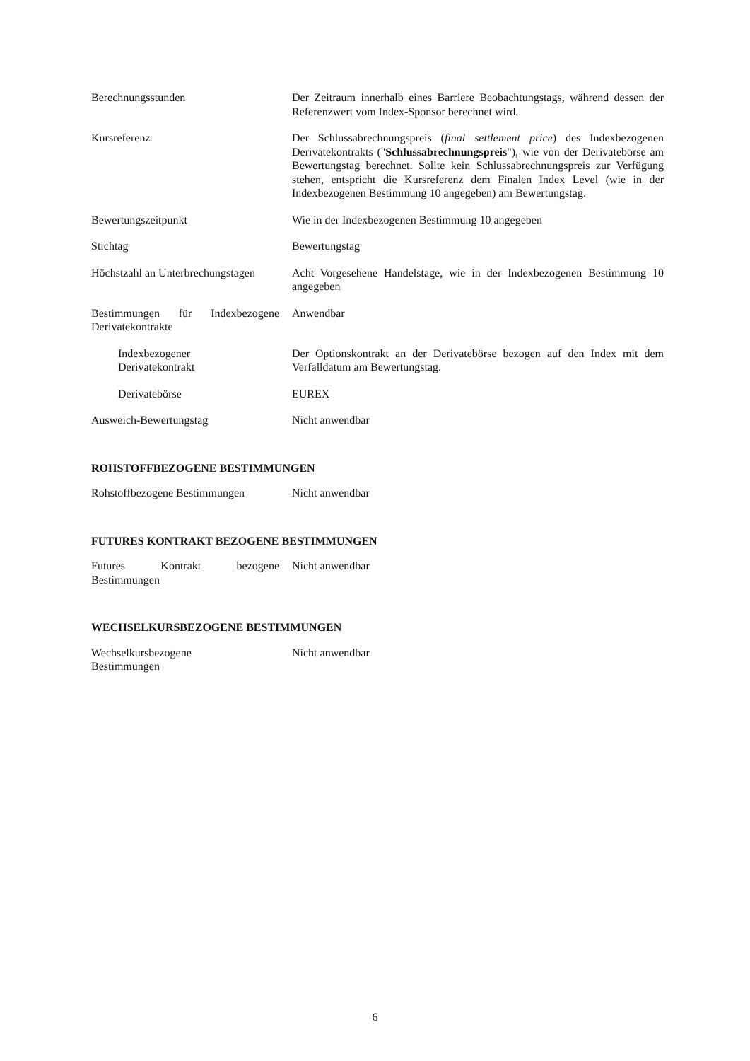Berechnungsstunden Der Zeitraum innerhalb eines Barriere Beobachtungstags, während dessen der Referenzwert vom Index-Sponsor berechnet wird.
Kursreferenz Der Schlussabrechnungspreis (final settlement price) des Indexbezogenen Derivatekontrakts ("Schlussabrechnungspreis"), wie von der Derivatebörse am Bewertungstag berechnet. Sollte kein Schlussabrechnungspreis zur Verfügung stehen, entspricht die Kursreferenz dem Finalen Index Level (wie in der Indexbezogenen Bestimmung 10 angegeben) am Bewertungstag.
Bewertungszeitpunkt Wie in der Indexbezogenen Bestimmung 10 angegeben
Stichtag Bewertungstag
Höchstzahl an Unterbrechungstagen
Acht Vorgesehene Handelstage, wie in der Indexbezogenen Bestimmung 10 angegeben
Bestimmungen für Indexbezogene Derivatekontrakte
Anwendbar
Indexbezogener
Derivatekontrakt
Der Optionskontrakt an der Derivatebörse bezogen auf den Index mit dem Verfalldatum am Bewertungstag.
Derivatebörse EUREX
Ausweich-Bewertungstag Nicht anwendbar
ROHSTOFFBEZOGENE BESTIMMUNGEN
Rohstoffbezogene Bestimmungen
Nicht anwendbar
FUTURES KONTRAKT BEZOGENE BESTIMMUNGEN
Futures Kontrakt bezogene Bestimmungen
Nicht anwendbar
WECHSELKURSBEZOGENE BESTIMMUNGEN
Wechselkursbezogene
Bestimmungen
Nicht anwendbar
6